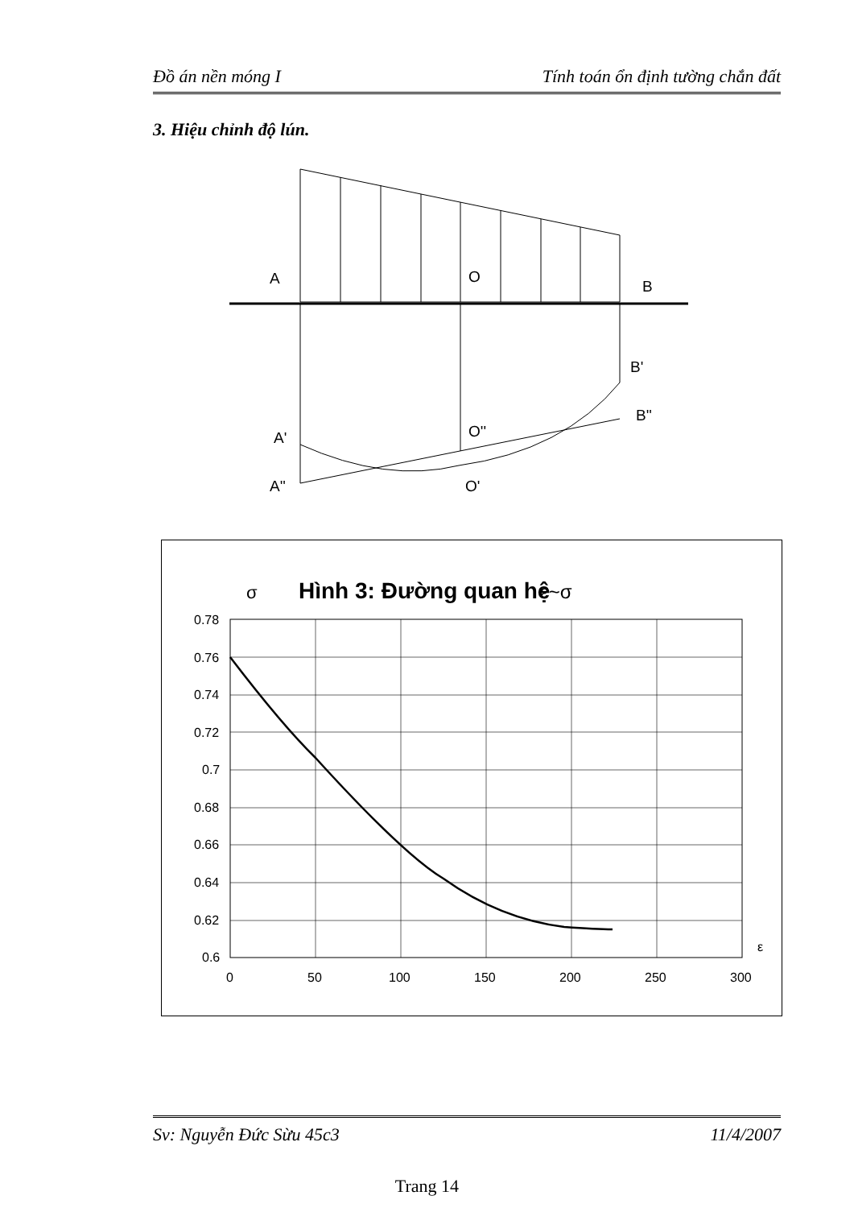Đồ án nền móng I Tính toán ổn định tường chắn đất
3. Hiệu chỉnh độ lún.
A
O
B
B'
B''
O''
A'
A''
O'
σ
Hình 3: Đường quan hệ
ε~σ
0.78
0.76
0.74
0.72
0.7
0.68
0.66
0.64
0.62
0.6
0
50
100
150
200
250
300
ε
Sv: Nguyễn Đức Sừu 45c3 11/4/2007
Trang 14